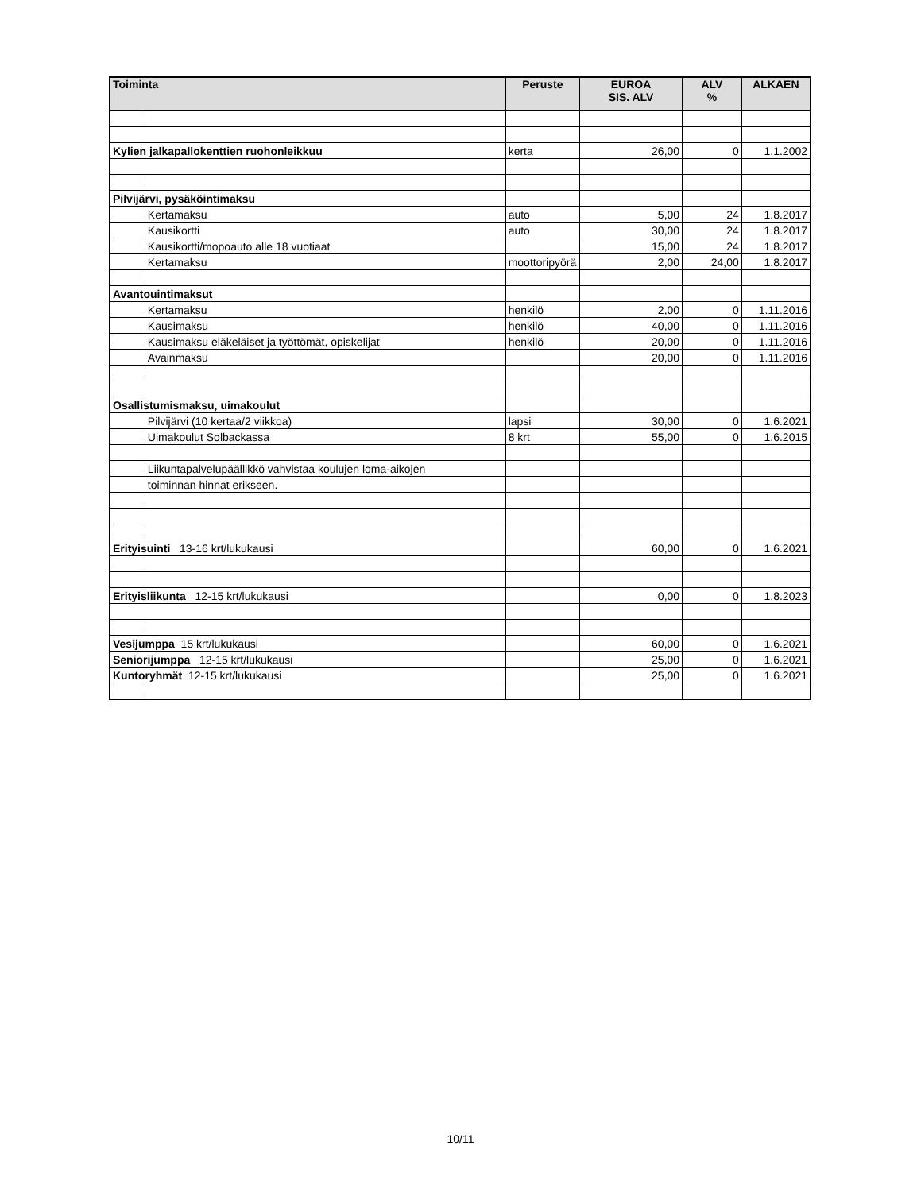| Toiminta | | Peruste | EUROA SIS. ALV | ALV % | ALKAEN |
| --- | --- | --- | --- | --- | --- |
| Kylien jalkapallokenttien ruohonleikkuu | | kerta | 26,00 | 0 | 1.1.2002 |
| Pilvijärvi, pysäköintimaksu | | | | | |
| | Kertamaksu | auto | 5,00 | 24 | 1.8.2017 |
| | Kausikortti | auto | 30,00 | 24 | 1.8.2017 |
| | Kausikortti/mopoauto alle 18 vuotiaat | | 15,00 | 24 | 1.8.2017 |
| | Kertamaksu | moottoripyörä | 2,00 | 24,00 | 1.8.2017 |
| Avantouintimaksut | | | | | |
| | Kertamaksu | henkilö | 2,00 | 0 | 1.11.2016 |
| | Kausimaksu | henkilö | 40,00 | 0 | 1.11.2016 |
| | Kausimaksu eläkeläiset ja työttömät, opiskelijat | henkilö | 20,00 | 0 | 1.11.2016 |
| | Avainmaksu | | 20,00 | 0 | 1.11.2016 |
| Osallistumismaksu, uimakoulut | | | | | |
| | Pilvijärvi (10 kertaa/2 viikkoa) | lapsi | 30,00 | 0 | 1.6.2021 |
| | Uimakoulut Solbackassa | 8 krt | 55,00 | 0 | 1.6.2015 |
| | Liikuntapalvelupäällikkö vahvistaa koulujen loma-aikojen | | | | |
| | toiminnan hinnat erikseen. | | | | |
| Erityisuinti 13-16 krt/lukukausi | | | 60,00 | 0 | 1.6.2021 |
| Erityisliikunta 12-15 krt/lukukausi | | | 0,00 | 0 | 1.8.2023 |
| Vesijumppa 15 krt/lukukausi | | | 60,00 | 0 | 1.6.2021 |
| Seniorijumppa 12-15 krt/lukukausi | | | 25,00 | 0 | 1.6.2021 |
| Kuntoryhmät 12-15 krt/lukukausi | | | 25,00 | 0 | 1.6.2021 |
10/11